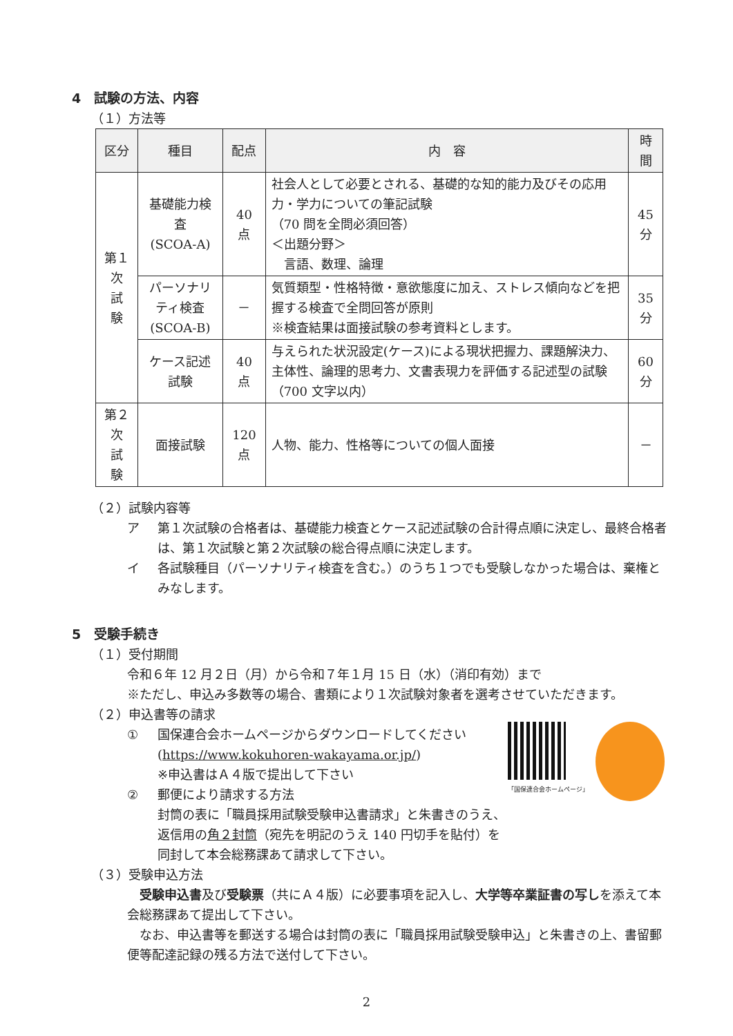4　試験の方法、内容
（１）方法等
| 区分 | 種目 | 配点 | 内 容 | 時間 |
| --- | --- | --- | --- | --- |
| 第１次 試 験 | 基礎能力検査 (SCOA-A) | 40 点 | 社会人として必要とされる、基礎的な知的能力及びその応用力・学力についての筆記試験 （70 問を全問必須回答） ＜出題分野＞ 言語、数理、論理 | 45 分 |
| | パーソナリティ検査 (SCOA-B) | － | 気質類型・性格特徴・意欲態度に加え、ストレス傾向などを把握する検査で全問回答が原則 ※検査結果は面接試験の参考資料とします。 | 35 分 |
| | ケース記述 試験 | 40 点 | 与えられた状況設定(ケース)による現状把握力、課題解決力、主体性、論理的思考力、文書表現力を評価する記述型の試験（700 文字以内） | 60 分 |
| 第２次 試 験 | 面接試験 | 120 点 | 人物、能力、性格等についての個人面接 | － |
（２）試験内容等
ア 第１次試験の合格者は、基礎能力検査とケース記述試験の合計得点順に決定し、最終合格者は、第１次試験と第２次試験の総合得点順に決定します。
イ 各試験種目（パーソナリティ検査を含む。）のうち１つでも受験しなかった場合は、棄権とみなします。
5　受験手続き
（１）受付期間
令和６年 12 月２日（月）から令和７年１月 15 日（水）（消印有効）まで
※ただし、申込み多数等の場合、書類により１次試験対象者を選考させていただきます。
（２）申込書等の請求
「国保連合会ホームページ」
① 国保連合会ホームページからダウンロードしてください
(https://www.kokuhoren-wakayama.or.jp/)
※申込書はＡ４版で提出して下さい
② 郵便により請求する方法
封筒の表に「職員採用試験受験申込書請求」と朱書きのうえ、返信用の角２封筒（宛先を明記のうえ 140 円切手を貼付）を同封して本会総務課あて請求して下さい。
（３）受験申込方法
　受験申込書及び受験票（共にＡ４版）に必要事項を記入し、大学等卒業証書の写しを添えて本会総務課あて提出して下さい。
　なお、申込書等を郵送する場合は封筒の表に「職員採用試験受験申込」と朱書きの上、書留郵便等配達記録の残る方法で送付して下さい。
2